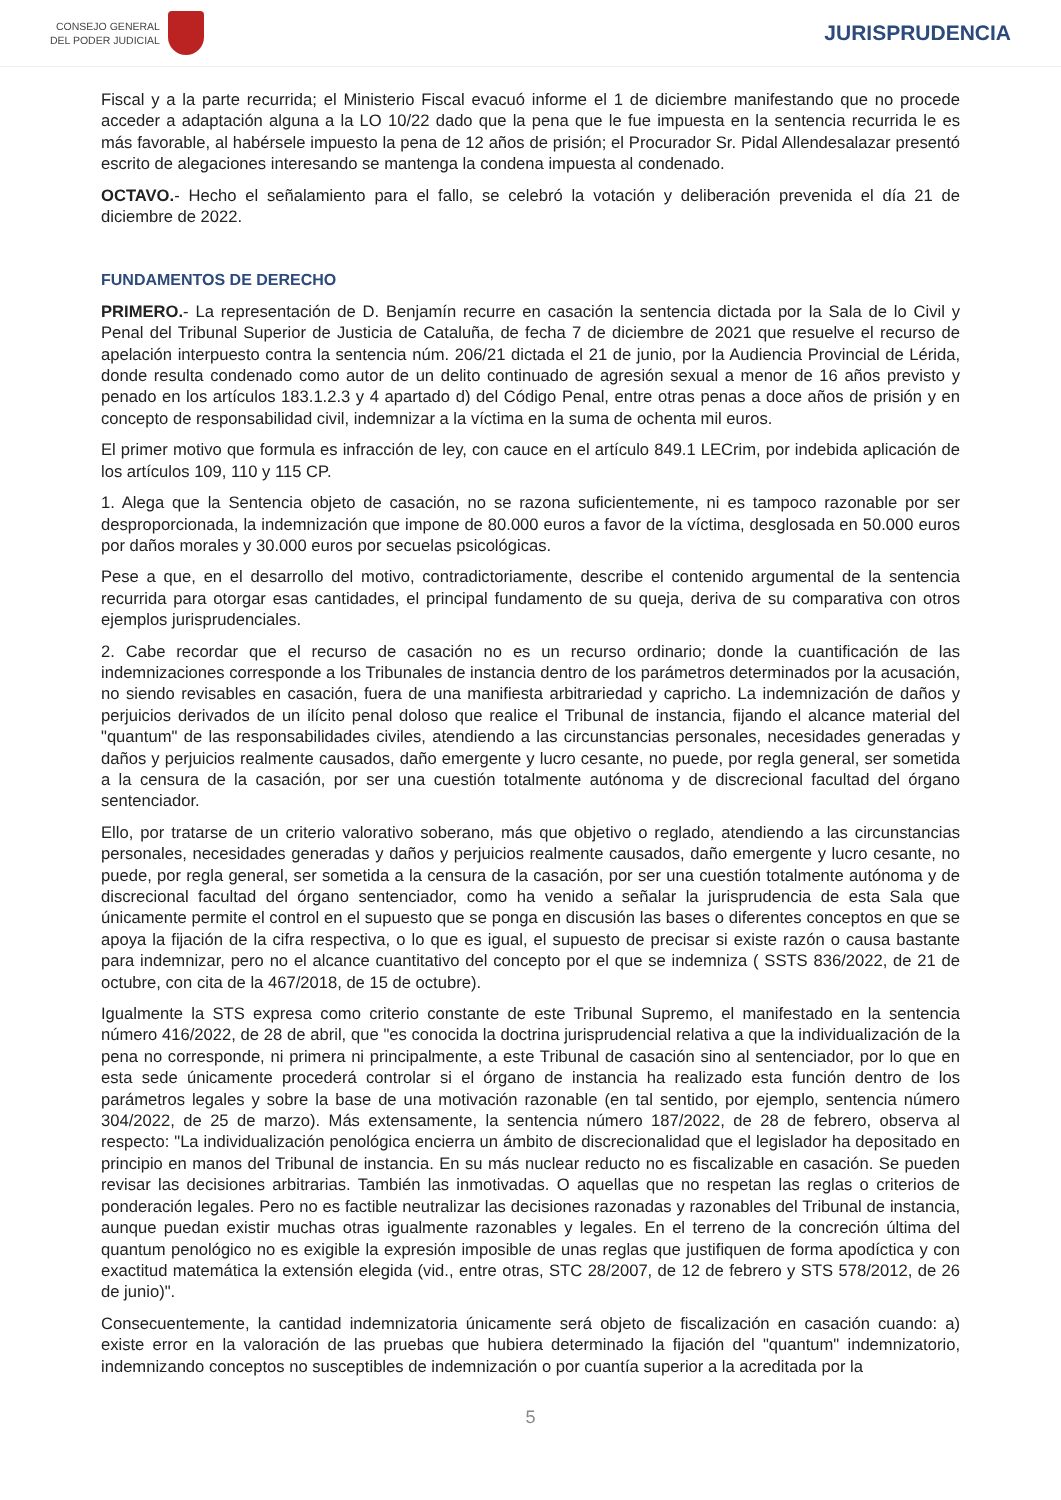CONSEJO GENERAL
DEL PODER JUDICIAL
JURISPRUDENCIA
Fiscal y a la parte recurrida; el Ministerio Fiscal evacuó informe el 1 de diciembre manifestando que no procede acceder a adaptación alguna a la LO 10/22 dado que la pena que le fue impuesta en la sentencia recurrida le es más favorable, al habérsele impuesto la pena de 12 años de prisión; el Procurador Sr. Pidal Allendesalazar presentó escrito de alegaciones interesando se mantenga la condena impuesta al condenado.
OCTAVO.- Hecho el señalamiento para el fallo, se celebró la votación y deliberación prevenida el día 21 de diciembre de 2022.
FUNDAMENTOS DE DERECHO
PRIMERO.- La representación de D. Benjamín recurre en casación la sentencia dictada por la Sala de lo Civil y Penal del Tribunal Superior de Justicia de Cataluña, de fecha 7 de diciembre de 2021 que resuelve el recurso de apelación interpuesto contra la sentencia núm. 206/21 dictada el 21 de junio, por la Audiencia Provincial de Lérida, donde resulta condenado como autor de un delito continuado de agresión sexual a menor de 16 años previsto y penado en los artículos 183.1.2.3 y 4 apartado d) del Código Penal, entre otras penas a doce años de prisión y en concepto de responsabilidad civil, indemnizar a la víctima en la suma de ochenta mil euros.
El primer motivo que formula es infracción de ley, con cauce en el artículo 849.1 LECrim, por indebida aplicación de los artículos 109, 110 y 115 CP.
1. Alega que la Sentencia objeto de casación, no se razona suficientemente, ni es tampoco razonable por ser desproporcionada, la indemnización que impone de 80.000 euros a favor de la víctima, desglosada en 50.000 euros por daños morales y 30.000 euros por secuelas psicológicas.
Pese a que, en el desarrollo del motivo, contradictoriamente, describe el contenido argumental de la sentencia recurrida para otorgar esas cantidades, el principal fundamento de su queja, deriva de su comparativa con otros ejemplos jurisprudenciales.
2. Cabe recordar que el recurso de casación no es un recurso ordinario; donde la cuantificación de las indemnizaciones corresponde a los Tribunales de instancia dentro de los parámetros determinados por la acusación, no siendo revisables en casación, fuera de una manifiesta arbitrariedad y capricho. La indemnización de daños y perjuicios derivados de un ilícito penal doloso que realice el Tribunal de instancia, fijando el alcance material del "quantum" de las responsabilidades civiles, atendiendo a las circunstancias personales, necesidades generadas y daños y perjuicios realmente causados, daño emergente y lucro cesante, no puede, por regla general, ser sometida a la censura de la casación, por ser una cuestión totalmente autónoma y de discrecional facultad del órgano sentenciador.
Ello, por tratarse de un criterio valorativo soberano, más que objetivo o reglado, atendiendo a las circunstancias personales, necesidades generadas y daños y perjuicios realmente causados, daño emergente y lucro cesante, no puede, por regla general, ser sometida a la censura de la casación, por ser una cuestión totalmente autónoma y de discrecional facultad del órgano sentenciador, como ha venido a señalar la jurisprudencia de esta Sala que únicamente permite el control en el supuesto que se ponga en discusión las bases o diferentes conceptos en que se apoya la fijación de la cifra respectiva, o lo que es igual, el supuesto de precisar si existe razón o causa bastante para indemnizar, pero no el alcance cuantitativo del concepto por el que se indemniza ( SSTS 836/2022, de 21 de octubre, con cita de la 467/2018, de 15 de octubre).
Igualmente la STS expresa como criterio constante de este Tribunal Supremo, el manifestado en la sentencia número 416/2022, de 28 de abril, que "es conocida la doctrina jurisprudencial relativa a que la individualización de la pena no corresponde, ni primera ni principalmente, a este Tribunal de casación sino al sentenciador, por lo que en esta sede únicamente procederá controlar si el órgano de instancia ha realizado esta función dentro de los parámetros legales y sobre la base de una motivación razonable (en tal sentido, por ejemplo, sentencia número 304/2022, de 25 de marzo). Más extensamente, la sentencia número 187/2022, de 28 de febrero, observa al respecto: "La individualización penológica encierra un ámbito de discrecionalidad que el legislador ha depositado en principio en manos del Tribunal de instancia. En su más nuclear reducto no es fiscalizable en casación. Se pueden revisar las decisiones arbitrarias. También las inmotivadas. O aquellas que no respetan las reglas o criterios de ponderación legales. Pero no es factible neutralizar las decisiones razonadas y razonables del Tribunal de instancia, aunque puedan existir muchas otras igualmente razonables y legales. En el terreno de la concreción última del quantum penológico no es exigible la expresión imposible de unas reglas que justifiquen de forma apodíctica y con exactitud matemática la extensión elegida (vid., entre otras, STC 28/2007, de 12 de febrero y STS 578/2012, de 26 de junio)".
Consecuentemente, la cantidad indemnizatoria únicamente será objeto de fiscalización en casación cuando: a) existe error en la valoración de las pruebas que hubiera determinado la fijación del "quantum" indemnizatorio, indemnizando conceptos no susceptibles de indemnización o por cuantía superior a la acreditada por la
5